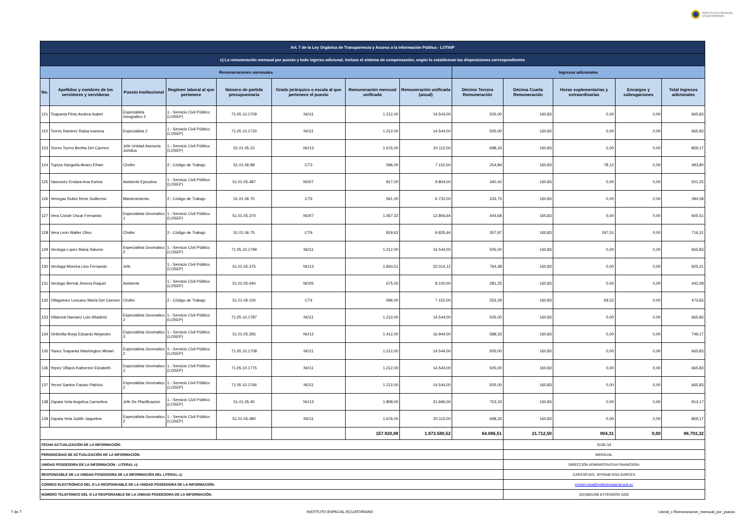INSTITUTO ESPACIAL
ECUATORIANO
| Art. 7 de la Ley Orgánica de Transparencia y Acceso a la Información Pública - LOTAIP | | | | | | | | | | | | |
| c) La remuneración mensual por puesto y todo ingreso adicional, incluso el sistema de compensación, según lo establezcan las disposiciones correspondientes | | | | | | | | | | | | |
| Remuneraciones mensuales | | | | | | | | Ingresos adicionales | | | | |
| No. | Apellidos y nombres de los servidores y servidoras | Puesto Institucional | Regimen laboral al que pertenece | Número de partida presupuestaria | Grado jerárquico o escala al que pertenece el puesto | Remuneración mensual unificada | Remuneración unificada (anual) | Décimo Tercera Remuneración | Décima Cuarta Remuneración | Horas suplementarias y extraordinarias | Encargos y subrogaciones | Total ingresos adicionales |
| 121 | Toapanta Pinto Andrea Isabel | Especialista Geografico 2 | 1.- Servicio Civil Público (LOSEP) | 71.05.10.1709 | NO11 | 1.212,00 | 14.544,00 | 505,00 | 160,83 | 0,00 | 0,00 | 665,83 |
| 122 | Torres Ramirez Raisa Ivanova | Especialista 2 | 1.- Servicio Civil Público (LOSEP) | 71.05.10.1730 | NO11 | 1.212,00 | 14.544,00 | 505,00 | 160,83 | 0,00 | 0,00 | 665,83 |
| 123 | Torres Torres Bertha Del Carmen | Jefe Unidad Asesoria Juridica | 1.- Servicio Civil Público (LOSEP) | 51.01.05.15 | NO13 | 1.676,00 | 20.112,00 | 698,33 | 160,83 | 0,00 | 0,00 | 859,17 |
| 124 | Tupiza Sanguña Alvaro Efrain | Chofer | 2.- Código de Trabajo | 51.01.06.98 | CT3 | 596,00 | 7.152,00 | 254,84 | 160,83 | 78,12 | 0,00 | 493,80 |
| 125 | Vasconez Endara Ana Karina | Asistente Ejecutiva | 1.- Servicio Civil Público (LOSEP) | 51.01.05.487 | NO07 | 817,00 | 9.804,00 | 340,42 | 160,83 | 0,00 | 0,00 | 501,25 |
| 126 | Venegas Rubio Rene Guillermo | Mantenimiento | 2.- Código de Trabajo | 51.01.06.70 | CT9 | 561,00 | 6.732,00 | 233,75 | 160,83 | 0,00 | 0,00 | 394,58 |
| 127 | Vera Conde Oscar Fernando | Especialista Geomatico 1 | 1.- Servicio Civil Público (LOSEP) | 51.01.05.370 | NO07 | 1.067,22 | 12.806,64 | 444,68 | 160,83 | 0,00 | 0,00 | 605,51 |
| 128 | Vera León Walter Olivo | Chofer | 2.- Código de Trabajo | 51.01.06.75 | CT9 | 819,62 | 9.835,44 | 357,97 | 160,83 | 197,51 | 0,00 | 716,31 |
| 129 | Verduga Lopez Maria Salome | Especialista Geomatico 2 | 1.- Servicio Civil Público (LOSEP) | 71.05.10.1799 | NO11 | 1.212,00 | 14.544,00 | 505,00 | 160,83 | 0,00 | 0,00 | 665,83 |
| 130 | Verduga Moreira Lino Fernando | Jefe | 1.- Servicio Civil Público (LOSEP) | 51.01.05.375 | NO13 | 1.834,51 | 22.014,12 | 764,38 | 160,83 | 0,00 | 0,00 | 925,21 |
| 131 | Verdugo Bernal Jimena Raquel | Asistente | 1.- Servicio Civil Público (LOSEP) | 51.01.05.440 | NO05 | 675,00 | 8.100,00 | 281,25 | 160,83 | 0,00 | 0,00 | 442,08 |
| 132 | Villagomez Lescano María Del Carmen | Chofer | 2.- Código de Trabajo | 51.01.06.100 | CT4 | 596,00 | 7.152,00 | 253,29 | 160,83 | 59,52 | 0,00 | 473,65 |
| 133 | Villarreal Narvaez Luis Wladimir | Especialista Geomatico 2 | 1.- Servicio Civil Público (LOSEP) | 71.05.10.1787 | NO11 | 1.212,00 | 14.544,00 | 505,00 | 160,83 | 0,00 | 0,00 | 665,83 |
| 134 | Vintimilla Borja Eduardo Alejandro | Especialista Geomatico 3 | 1.- Servicio Civil Público (LOSEP) | 51.01.05.265 | NO12 | 1.412,00 | 16.944,00 | 588,33 | 160,83 | 0,00 | 0,00 | 749,17 |
| 135 | Yanez Toapanta Washington Misael | Especialista Geomatico 2 | 1.- Servicio Civil Público (LOSEP) | 71.05.10.1708 | NO11 | 1.212,00 | 14.544,00 | 505,00 | 160,83 | 0,00 | 0,00 | 665,83 |
| 136 | Yepez Villacis Katherine Elizabeth | Especialista Geomatico 2 | 1.- Servicio Civil Público (LOSEP) | 71.05.10.1775 | NO11 | 1.212,00 | 14.544,00 | 505,00 | 160,83 | 0,00 | 0,00 | 665,83 |
| 137 | Yerovi Santos Fausto Patricio | Especialista Geomatico 2 | 1.- Servicio Civil Público (LOSEP) | 71.05.10.1766 | NO11 | 1.212,00 | 14.544,00 | 505,00 | 160,83 | 0,00 | 0,00 | 665,83 |
| 138 | Zapata Vela Angelica Carmelina | Jefe De Planificacion | 1.- Servicio Civil Público (LOSEP) | 51.01.05.45 | NO13 | 1.808,00 | 21.696,00 | 753,33 | 160,83 | 0,00 | 0,00 | 914,17 |
| 139 | Zapata Vela Judith Jaqueline | Especialista Geomatico 2 | 1.- Servicio Civil Público (LOSEP) | 51.01.05.480 | NO11 | 1.676,00 | 20.112,00 | 698,33 | 160,83 | 0,00 | 0,00 | 859,17 |
| | | | | | | 157.920,99 | 1.873.580,52 | 64.086,51 | 21.712,50 | 904,31 | 0,00 | 86.703,32 |
| FECHA ACTUALIZACIÓN DE LA INFORMACIÓN: | | | | | | | | | 31/05./18 | | | |
| PERIODICIDAD DE ACTUALIZACIÓN DE LA INFORMACIÓN: | | | | | | | | | MENSUAL | | | |
| UNIDAD POSEEDORA DE LA INFORMACION - LITERAL c): | | | | | | | | | DIRECCIÓN ADMINISTRATIVA FINANCIERA | | | |
| RESPONSABLE DE LA UNIDAD POSEEDORA DE LA INFORMACIÓN DEL LITERAL c): | | | | | | | | | CAP.ESP.AVC. MYRIAM SISA GARCES | | | |
| CORREO ELECTRÓNICO DEL O LA RESPONSABLE DE LA UNIDAD POSEEDORA DE LA INFORMACIÓN: | | | | | | | | | myriam.sisa@institutoespacial.gob.ec | | | |
| NÚMERO TELEFÓNICO DEL O LA RESPONSABLE DE LA UNIDAD POSEEDORA DE LA INFORMACIÓN: | | | | | | | | | (02)3801460 EXTENSIÓN 3200 | | | |
7 de 7 INSTITUTO ESPACIAL ECUATORIANO Literal_c-Remuneracion_mensual_por_puesto